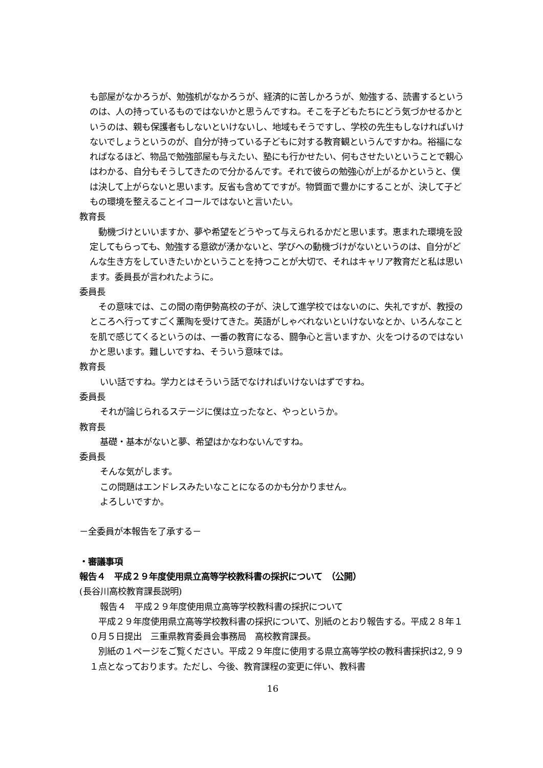も部屋がなかろうが、勉強机がなかろうが、経済的に苦しかろうが、勉強する、読書するというのは、人の持っているものではないかと思うんですね。そこを子どもたちにどう気づかせるかというのは、親も保護者もしないといけないし、地域もそうですし、学校の先生もしなければいけないでしょうというのが、自分が持っている子どもに対する教育観というんですかね。裕福になればなるほど、物品で勉強部屋も与えたい、塾にも行かせたい、何もさせたいということで親心はわかる、自分もそうしてきたので分かるんです。それで彼らの勉強心が上がるかというと、僕は決して上がらないと思います。反省も含めてですが。物質面で豊かにすることが、決して子どもの環境を整えることイコールではないと言いたい。
教育長
　動機づけといいますか、夢や希望をどうやって与えられるかだと思います。恵まれた環境を設定してもらっても、勉強する意欲が湧かないと、学びへの動機づけがないというのは、自分がどんな生き方をしていきたいかということを持つことが大切で、それはキャリア教育だと私は思います。委員長が言われたように。
委員長
　その意味では、この間の南伊勢高校の子が、決して進学校ではないのに、失礼ですが、教授のところへ行ってすごく薫陶を受けてきた。英語がしゃべれないといけないなとか、いろんなことを肌で感じてくるというのは、一番の教育になる、闘争心と言いますか、火をつけるのではないかと思います。難しいですね、そういう意味では。
教育長
いい話ですね。学力とはそういう話でなければいけないはずですね。
委員長
それが論じられるステージに僕は立ったなと、やっというか。
教育長
基礎・基本がないと夢、希望はかなわないんですね。
委員長
そんな気がします。
この問題はエンドレスみたいなことになるのかも分かりません。
よろしいですか。
－全委員が本報告を了承する－
・審議事項
報告４　平成２９年度使用県立高等学校教科書の採択について　（公開）
(長谷川高校教育課長説明)
報告４　平成２９年度使用県立高等学校教科書の採択について
　平成２９年度使用県立高等学校教科書の採択について、別紙のとおり報告する。平成２８年１０月５日提出　三重県教育委員会事務局　高校教育課長。
　別紙の１ページをご覧ください。平成２９年度に使用する県立高等学校の教科書採択は2,９９１点となっております。ただし、今後、教育課程の変更に伴い、教科書
16